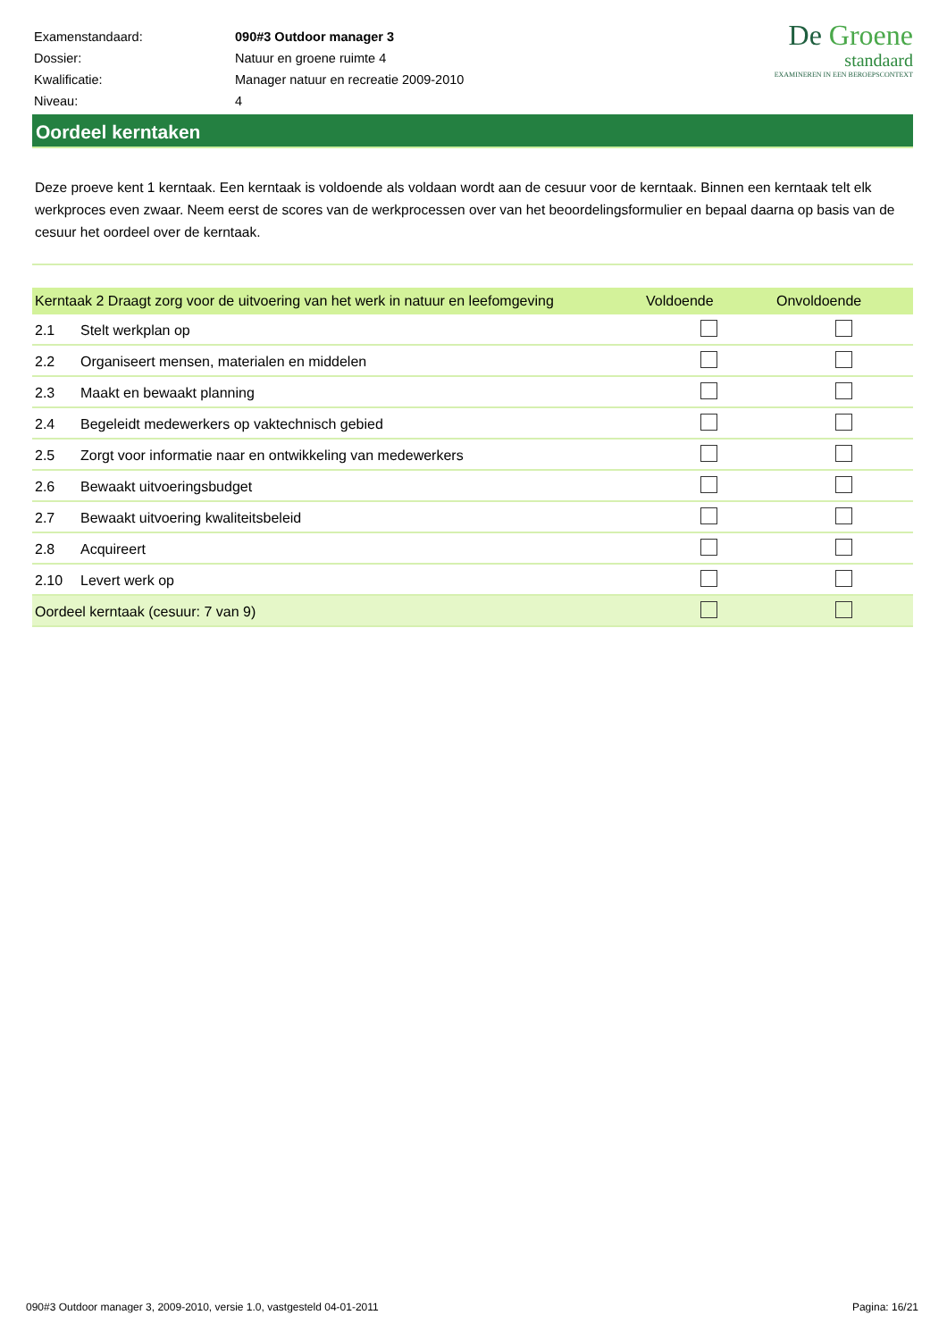| Examenstandaard: | 090#3 Outdoor manager 3 |
| Dossier: | Natuur en groene ruimte 4 |
| Kwalificatie: | Manager natuur en recreatie 2009-2010 |
| Niveau: | 4 |
De Groene
standaard
EXAMINEREN IN EEN BEROEPSCONTEXT
Oordeel kerntaken
Deze proeve kent 1 kerntaak. Een kerntaak is voldoende als voldaan wordt aan de cesuur voor de kerntaak. Binnen een kerntaak telt elk werkproces even zwaar. Neem eerst de scores van de werkprocessen over van het beoordelingsformulier en bepaal daarna op basis van de cesuur het oordeel over de kerntaak.
| Kerntaak 2 Draagt zorg voor de uitvoering van het werk in natuur en leefomgeving | | Voldoende | Onvoldoende |
| --- | --- | --- | --- |
| 2.1 | Stelt werkplan op | | |
| 2.2 | Organiseert mensen, materialen en middelen | | |
| 2.3 | Maakt en bewaakt planning | | |
| 2.4 | Begeleidt medewerkers op vaktechnisch gebied | | |
| 2.5 | Zorgt voor informatie naar en ontwikkeling van medewerkers | | |
| 2.6 | Bewaakt uitvoeringsbudget | | |
| 2.7 | Bewaakt uitvoering kwaliteitsbeleid | | |
| 2.8 | Acquireert | | |
| 2.10 | Levert werk op | | |
| Oordeel kerntaak (cesuur: 7 van 9) | | | |
090#3 Outdoor manager 3, 2009-2010, versie 1.0, vastgesteld 04-01-2011 Pagina: 16/21